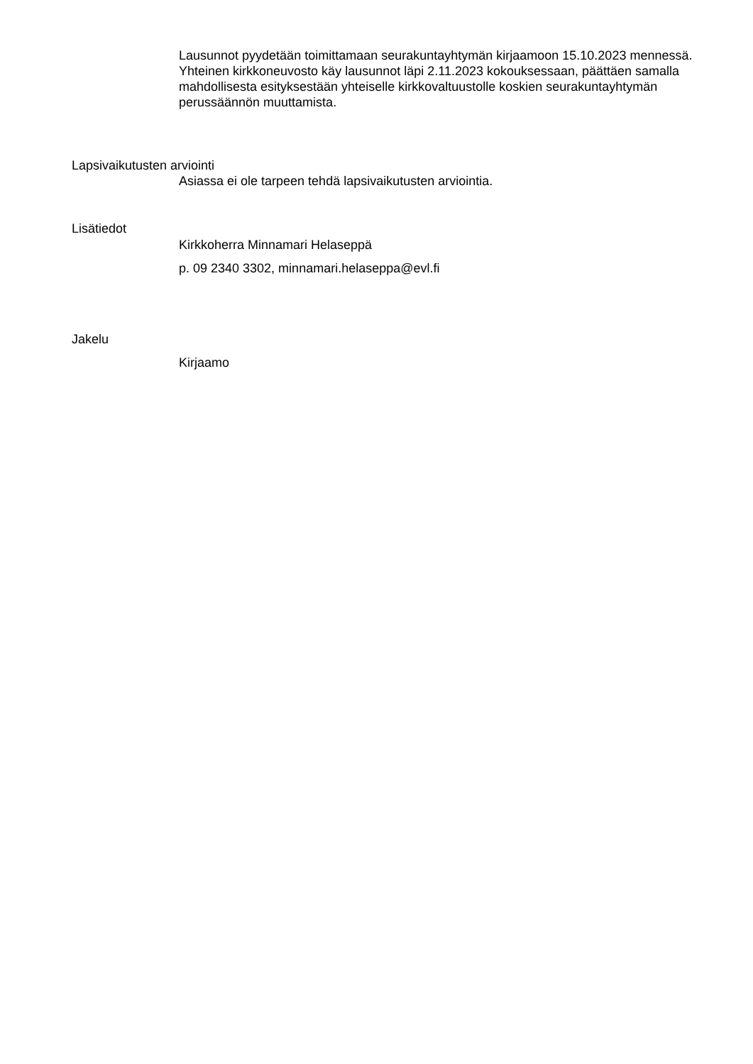Lausunnot pyydetään toimittamaan seurakuntayhtymän kirjaamoon 15.10.2023 mennessä. Yhteinen kirkkoneuvosto käy lausunnot läpi 2.11.2023 kokouksessaan, päättäen samalla mahdollisesta esityksestään yhteiselle kirkkovaltuustolle koskien seurakuntayhtymän perussäännön muuttamista.
Lapsivaikutusten arviointi
Asiassa ei ole tarpeen tehdä lapsivaikutusten arviointia.
Lisätiedot
Kirkkoherra Minnamari Helaseppä
p. 09 2340 3302, minnamari.helaseppa@evl.fi
Jakelu
Kirjaamo